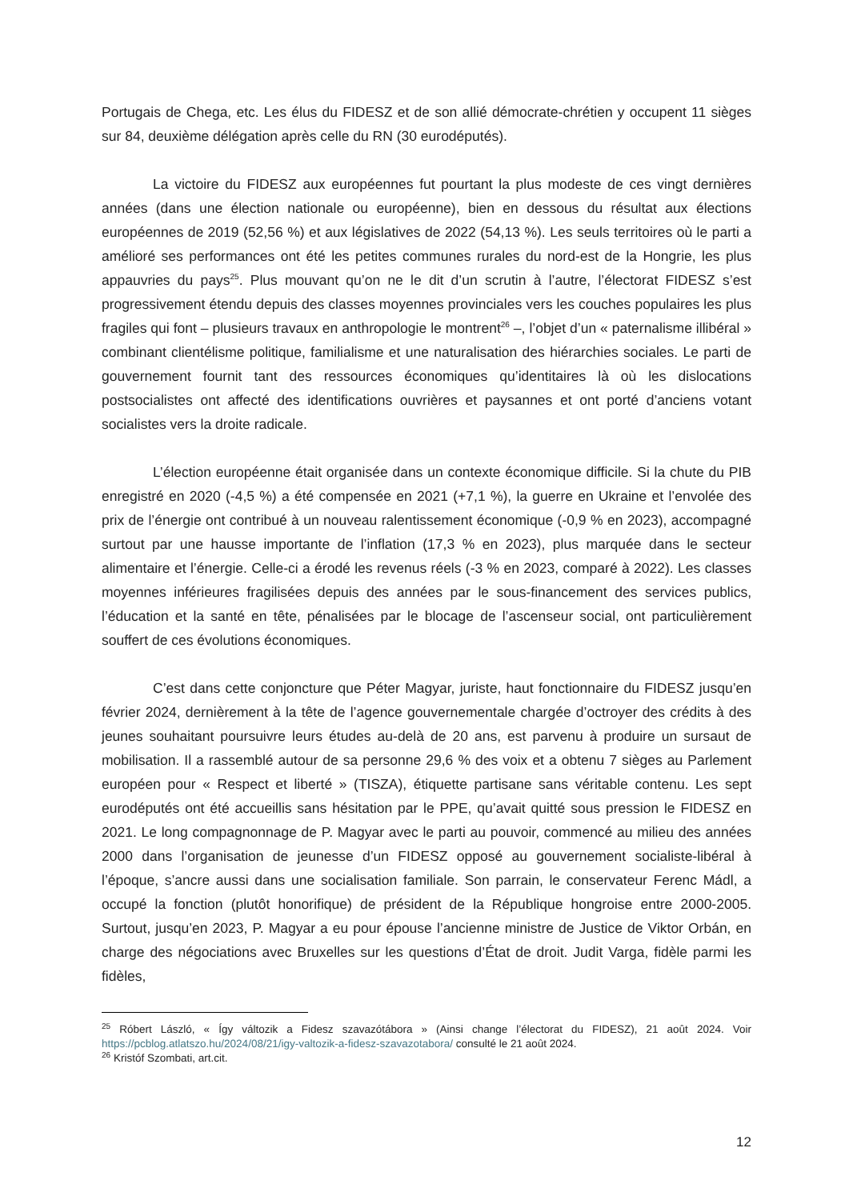Portugais de Chega, etc. Les élus du FIDESZ et de son allié démocrate-chrétien y occupent 11 sièges sur 84, deuxième délégation après celle du RN (30 eurodéputés).
La victoire du FIDESZ aux européennes fut pourtant la plus modeste de ces vingt dernières années (dans une élection nationale ou européenne), bien en dessous du résultat aux élections européennes de 2019 (52,56 %) et aux législatives de 2022 (54,13 %). Les seuls territoires où le parti a amélioré ses performances ont été les petites communes rurales du nord-est de la Hongrie, les plus appauvries du pays<sup>25</sup>. Plus mouvant qu’on ne le dit d’un scrutin à l’autre, l’électorat FIDESZ s’est progressivement étendu depuis des classes moyennes provinciales vers les couches populaires les plus fragiles qui font – plusieurs travaux en anthropologie le montrent<sup>26</sup> –, l’objet d’un « paternalisme illibéral » combinant clientélisme politique, familialisme et une naturalisation des hiérarchies sociales. Le parti de gouvernement fournit tant des ressources économiques qu’identitaires là où les dislocations postsocialistes ont affecté des identifications ouvrières et paysannes et ont porté d’anciens votant socialistes vers la droite radicale.
L’élection européenne était organisée dans un contexte économique difficile. Si la chute du PIB enregistré en 2020 (-4,5 %) a été compensée en 2021 (+7,1 %), la guerre en Ukraine et l’envolée des prix de l’énergie ont contribué à un nouveau ralentissement économique (-0,9 % en 2023), accompagné surtout par une hausse importante de l’inflation (17,3 % en 2023), plus marquée dans le secteur alimentaire et l’énergie. Celle-ci a érodé les revenus réels (-3 % en 2023, comparé à 2022). Les classes moyennes inférieures fragilisées depuis des années par le sous-financement des services publics, l’éducation et la santé en tête, pénalisées par le blocage de l’ascenseur social, ont particulièrement souffert de ces évolutions économiques.
C’est dans cette conjoncture que Péter Magyar, juriste, haut fonctionnaire du FIDESZ jusqu’en février 2024, dernièrement à la tête de l’agence gouvernementale chargée d’octroyer des crédits à des jeunes souhaitant poursuivre leurs études au-delà de 20 ans, est parvenu à produire un sursaut de mobilisation. Il a rassemblé autour de sa personne 29,6 % des voix et a obtenu 7 sièges au Parlement européen pour « Respect et liberté » (TISZA), étiquette partisane sans véritable contenu. Les sept eurodéputés ont été accueillis sans hésitation par le PPE, qu’avait quitté sous pression le FIDESZ en 2021. Le long compagnonnage de P. Magyar avec le parti au pouvoir, commencé au milieu des années 2000 dans l’organisation de jeunesse d’un FIDESZ opposé au gouvernement socialiste-libéral à l’époque, s’ancre aussi dans une socialisation familiale. Son parrain, le conservateur Ferenc Mádl, a occupé la fonction (plutôt honorifique) de président de la République hongroise entre 2000-2005. Surtout, jusqu’en 2023, P. Magyar a eu pour épouse l’ancienne ministre de Justice de Viktor Orbán, en charge des négociations avec Bruxelles sur les questions d’État de droit. Judit Varga, fidèle parmi les fidèles,
<sup>25</sup> Róbert László, « Így változik a Fidesz szavazótábora » (Ainsi change l’électorat du FIDESZ), 21 août 2024. Voir https://pcblog.atlatszo.hu/2024/08/21/igy-valtozik-a-fidesz-szavazotabora/ consulté le 21 août 2024.
<sup>26</sup> Kristóf Szombati, art.cit.
12